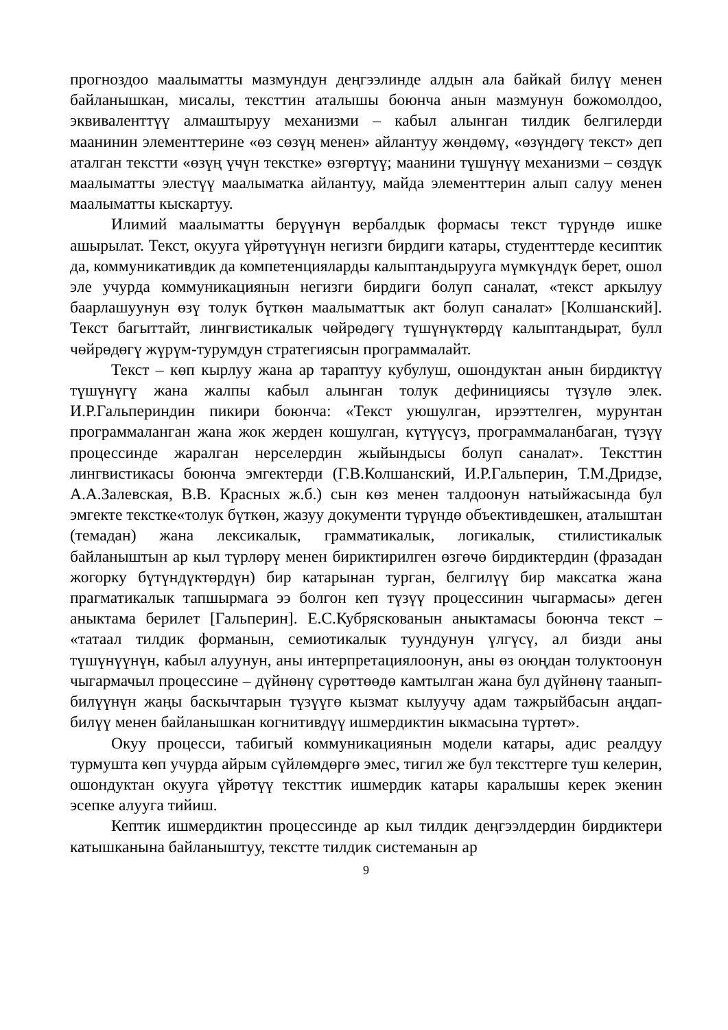прогноздоо маалыматты мазмундун деңгээлинде алдын ала байкай билүү менен байланышкан, мисалы, тексттин аталышы боюнча анын мазмунун божомолдоо, эквиваленттүү алмаштыруу механизми – кабыл алынган тилдик белгилерди маанинин элементтерине «өз сөзүң менен» айлантуу жөндөмү, «өзүндөгү текст» деп аталган текстти «өзүң үчүн текстке» өзгөртүү; маанини түшүнүү механизми – сөздүк маалыматты элестүү маалыматка айлантуу, майда элементтерин алып салуу менен маалыматты кыскартуу.
Илимий маалыматты берүүнүн вербалдык формасы текст түрүндө ишке ашырылат. Текст, окууга үйрөтүүнүн негизги бирдиги катары, студенттерде кесиптик да, коммуникативдик да компетенцияларды калыптандырууга мүмкүндүк берет, ошол эле учурда коммуникациянын негизги бирдиги болуп саналат, «текст аркылуу баарлашуунун өзү толук бүткөн маалыматтык акт болуп саналат» [Колшанский]. Текст багыттайт, лингвистикалык чөйрөдөгү түшүнүктөрдү калыптандырат, булл чөйрөдөгү жүрүм-турумдун стратегиясын программалайт.
Текст – көп кырлуу жана ар тараптуу кубулуш, ошондуктан анын бирдиктүү түшүнүгү жана жалпы кабыл алынган толук дефинициясы түзүлө элек. И.Р.Гальпериндин пикири боюнча: «Текст уюшулган, ирээттелген, мурунтан программаланган жана жок жерден кошулган, күтүүсүз, программаланбаган, түзүү процессинде жаралган нерселердин жыйындысы болуп саналат». Тексттин лингвистикасы боюнча эмгектерди (Г.В.Колшанский, И.Р.Гальперин, Т.М.Дридзе, А.А.Залевская, В.В. Красных ж.б.) сын көз менен талдоонун натыйжасында бул эмгекте текстке«толук бүткөн, жазуу документи түрүндө объективдешкен, аталыштан (темадан) жана лексикалык, грамматикалык, логикалык, стилистикалык байланыштын ар кыл түрлөрү менен бириктирилген өзгөчө бирдиктердин (фразадан жогорку бүтүндүктөрдүн) бир катарынан турган, белгилүү бир максатка жана прагматикалык тапшырмага ээ болгон кеп түзүү процессинин чыгармасы» деген аныктама берилет [Гальперин]. Е.С.Кубряскованын аныктамасы боюнча текст – «татаал тилдик форманын, семиотикалык туундунун үлгүсү, ал бизди аны түшүнүүнүн, кабыл алуунун, аны интерпретациялоонун, аны өз оюңдан толуктоонун чыгармачыл процессине – дүйнөнү сүрөттөөдө камтылган жана бул дүйнөнү таанып-билүүнүн жаңы баскычтарын түзүүгө кызмат кылуучу адам тажрыйбасын аңдап-билүү менен байланышкан когнитивдүү ишмердиктин ыкмасына түртөт».
Окуу процесси, табигый коммуникациянын модели катары, адис реалдуу турмушта көп учурда айрым сүйлөмдөргө эмес, тигил же бул тексттерге туш келерин, ошондуктан окууга үйрөтүү тексттик ишмердик катары каралышы керек экенин эсепке алууга тийиш.
Кептик ишмердиктин процессинде ар кыл тилдик деңгээлдердин бирдиктери катышканына байланыштуу, текстте тилдик системанын ар
9